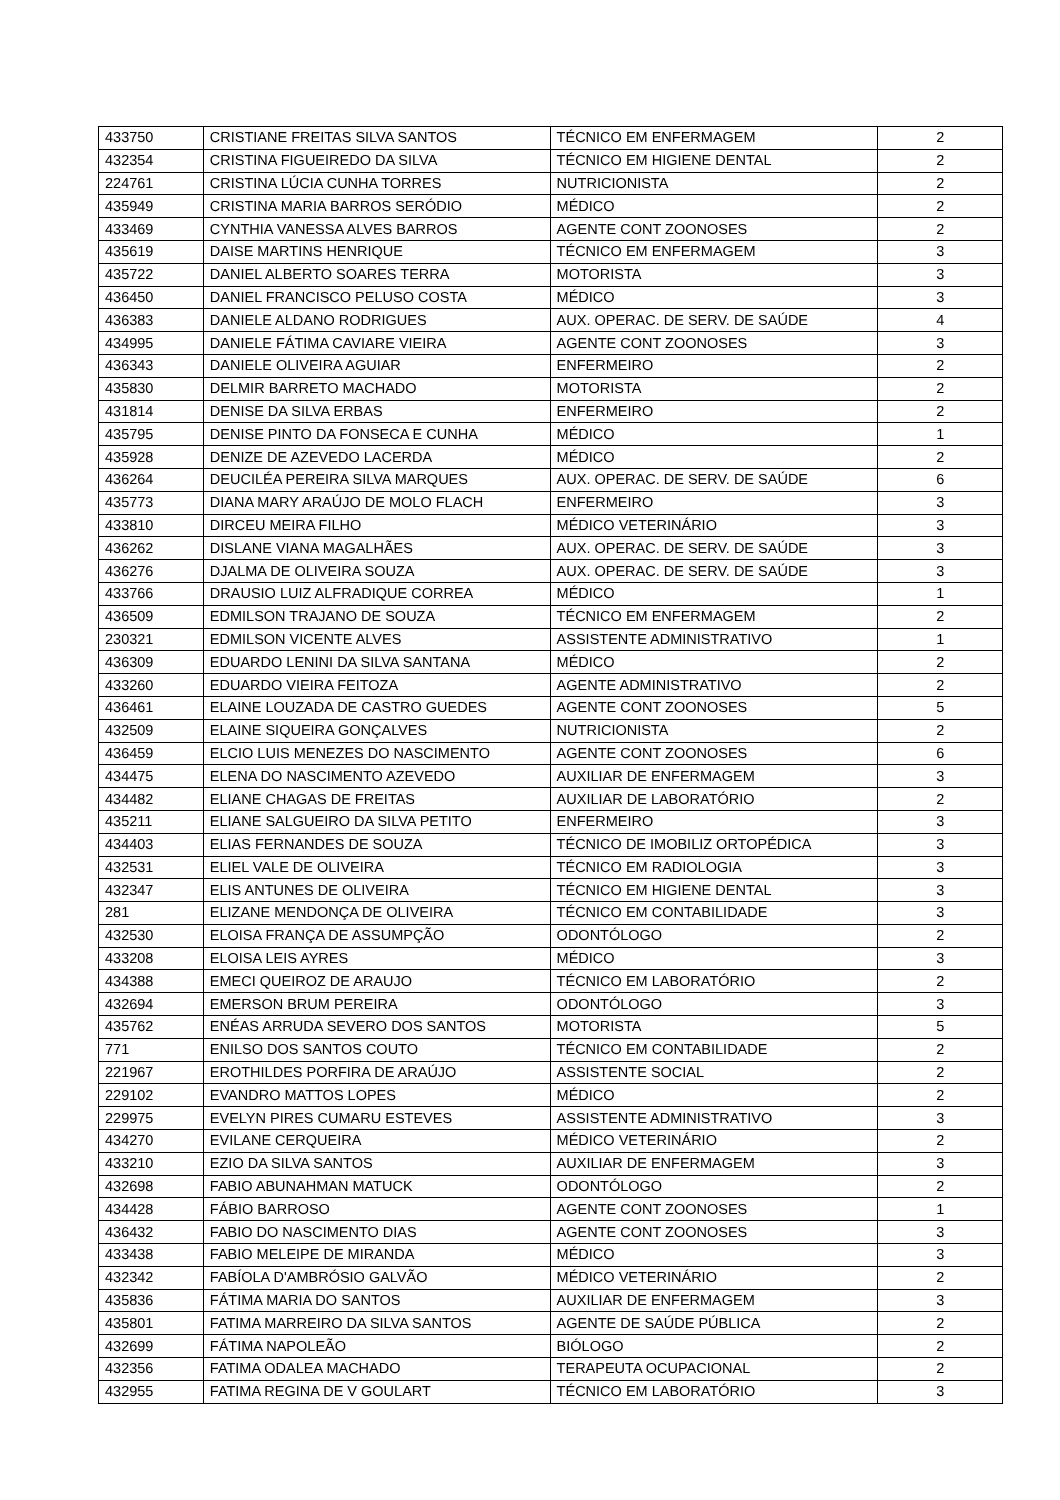| 433750 | CRISTIANE FREITAS SILVA SANTOS | TÉCNICO EM ENFERMAGEM | 2 |
| 432354 | CRISTINA FIGUEIREDO DA SILVA | TÉCNICO EM HIGIENE DENTAL | 2 |
| 224761 | CRISTINA LÚCIA CUNHA TORRES | NUTRICIONISTA | 2 |
| 435949 | CRISTINA MARIA BARROS SERÓDIO | MÉDICO | 2 |
| 433469 | CYNTHIA VANESSA ALVES BARROS | AGENTE CONT ZOONOSES | 2 |
| 435619 | DAISE MARTINS HENRIQUE | TÉCNICO EM ENFERMAGEM | 3 |
| 435722 | DANIEL ALBERTO SOARES TERRA | MOTORISTA | 3 |
| 436450 | DANIEL FRANCISCO PELUSO COSTA | MÉDICO | 3 |
| 436383 | DANIELE ALDANO RODRIGUES | AUX. OPERAC. DE SERV. DE SAÚDE | 4 |
| 434995 | DANIELE FÁTIMA CAVIARE VIEIRA | AGENTE CONT ZOONOSES | 3 |
| 436343 | DANIELE OLIVEIRA AGUIAR | ENFERMEIRO | 2 |
| 435830 | DELMIR BARRETO MACHADO | MOTORISTA | 2 |
| 431814 | DENISE DA SILVA ERBAS | ENFERMEIRO | 2 |
| 435795 | DENISE PINTO DA FONSECA E CUNHA | MÉDICO | 1 |
| 435928 | DENIZE DE AZEVEDO LACERDA | MÉDICO | 2 |
| 436264 | DEUCILÉA PEREIRA SILVA MARQUES | AUX. OPERAC. DE SERV. DE SAÚDE | 6 |
| 435773 | DIANA MARY ARAÚJO DE MOLO FLACH | ENFERMEIRO | 3 |
| 433810 | DIRCEU MEIRA FILHO | MÉDICO VETERINÁRIO | 3 |
| 436262 | DISLANE VIANA MAGALHÃES | AUX. OPERAC. DE SERV. DE SAÚDE | 3 |
| 436276 | DJALMA DE OLIVEIRA SOUZA | AUX. OPERAC. DE SERV. DE SAÚDE | 3 |
| 433766 | DRAUSIO LUIZ ALFRADIQUE CORREA | MÉDICO | 1 |
| 436509 | EDMILSON TRAJANO DE SOUZA | TÉCNICO EM ENFERMAGEM | 2 |
| 230321 | EDMILSON VICENTE ALVES | ASSISTENTE ADMINISTRATIVO | 1 |
| 436309 | EDUARDO LENINI DA SILVA SANTANA | MÉDICO | 2 |
| 433260 | EDUARDO VIEIRA FEITOZA | AGENTE ADMINISTRATIVO | 2 |
| 436461 | ELAINE LOUZADA DE CASTRO GUEDES | AGENTE CONT ZOONOSES | 5 |
| 432509 | ELAINE SIQUEIRA GONÇALVES | NUTRICIONISTA | 2 |
| 436459 | ELCIO LUIS MENEZES DO NASCIMENTO | AGENTE CONT ZOONOSES | 6 |
| 434475 | ELENA DO NASCIMENTO AZEVEDO | AUXILIAR DE ENFERMAGEM | 3 |
| 434482 | ELIANE CHAGAS DE FREITAS | AUXILIAR DE LABORATÓRIO | 2 |
| 435211 | ELIANE SALGUEIRO DA SILVA PETITO | ENFERMEIRO | 3 |
| 434403 | ELIAS FERNANDES DE SOUZA | TÉCNICO DE IMOBILIZ ORTOPÉDICA | 3 |
| 432531 | ELIEL VALE DE OLIVEIRA | TÉCNICO EM RADIOLOGIA | 3 |
| 432347 | ELIS ANTUNES DE OLIVEIRA | TÉCNICO EM HIGIENE DENTAL | 3 |
| 281 | ELIZANE MENDONÇA DE OLIVEIRA | TÉCNICO EM CONTABILIDADE | 3 |
| 432530 | ELOISA FRANÇA DE ASSUMPÇÃO | ODONTÓLOGO | 2 |
| 433208 | ELOISA LEIS AYRES | MÉDICO | 3 |
| 434388 | EMECI QUEIROZ DE ARAUJO | TÉCNICO EM LABORATÓRIO | 2 |
| 432694 | EMERSON BRUM PEREIRA | ODONTÓLOGO | 3 |
| 435762 | ENÉAS ARRUDA SEVERO DOS SANTOS | MOTORISTA | 5 |
| 771 | ENILSO DOS SANTOS COUTO | TÉCNICO EM CONTABILIDADE | 2 |
| 221967 | EROTHILDES PORFIRA DE ARAÚJO | ASSISTENTE SOCIAL | 2 |
| 229102 | EVANDRO MATTOS LOPES | MÉDICO | 2 |
| 229975 | EVELYN PIRES CUMARU ESTEVES | ASSISTENTE ADMINISTRATIVO | 3 |
| 434270 | EVILANE CERQUEIRA | MÉDICO VETERINÁRIO | 2 |
| 433210 | EZIO DA SILVA SANTOS | AUXILIAR DE ENFERMAGEM | 3 |
| 432698 | FABIO ABUNAHMAN MATUCK | ODONTÓLOGO | 2 |
| 434428 | FÁBIO BARROSO | AGENTE CONT ZOONOSES | 1 |
| 436432 | FABIO DO NASCIMENTO DIAS | AGENTE CONT ZOONOSES | 3 |
| 433438 | FABIO MELEIPE DE MIRANDA | MÉDICO | 3 |
| 432342 | FABÍOLA D'AMBRÓSIO GALVÃO | MÉDICO VETERINÁRIO | 2 |
| 435836 | FÁTIMA MARIA DO SANTOS | AUXILIAR DE ENFERMAGEM | 3 |
| 435801 | FATIMA MARREIRO DA SILVA SANTOS | AGENTE DE SAÚDE PÚBLICA | 2 |
| 432699 | FÁTIMA NAPOLEÃO | BIÓLOGO | 2 |
| 432356 | FATIMA ODALEA MACHADO | TERAPEUTA OCUPACIONAL | 2 |
| 432955 | FATIMA REGINA DE V GOULART | TÉCNICO EM LABORATÓRIO | 3 |